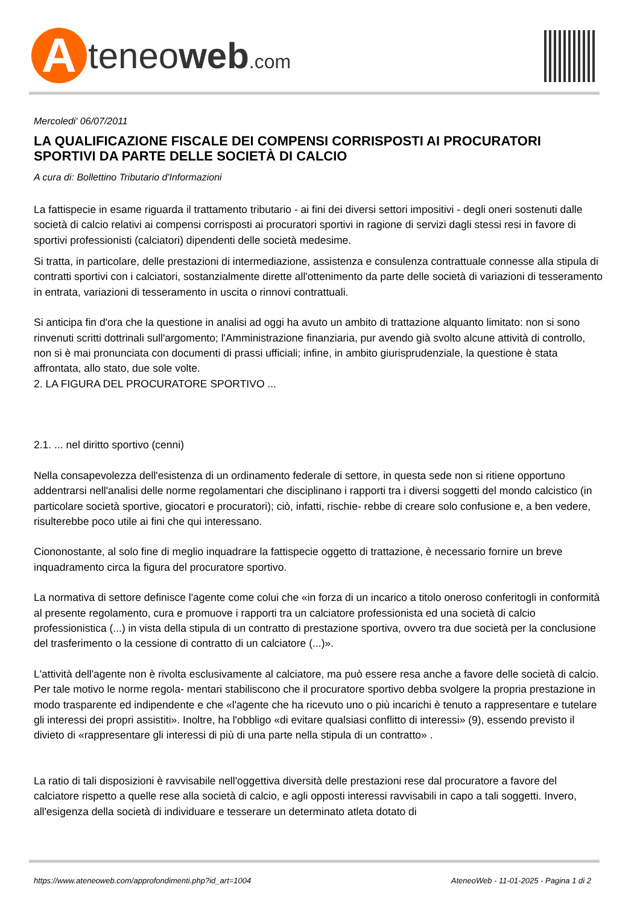Ateneoweb.com
Mercoledi' 06/07/2011
LA QUALIFICAZIONE FISCALE DEI COMPENSI CORRISPOSTI AI PROCURATORI SPORTIVI DA PARTE DELLE SOCIETÀ DI CALCIO
A cura di: Bollettino Tributario d'Informazioni
La fattispecie in esame riguarda il trattamento tributario - ai fini dei diversi settori impositivi - degli oneri sostenuti dalle società di calcio relativi ai compensi corrisposti ai procuratori sportivi in ragione di servizi dagli stessi resi in favore di sportivi professionisti (calciatori) dipendenti delle società medesime.
Si tratta, in particolare, delle prestazioni di intermediazione, assistenza e consulenza contrattuale connesse alla stipula di contratti sportivi con i calciatori, sostanzialmente dirette all'ottenimento da parte delle società di variazioni di tesseramento in entrata, variazioni di tesseramento in uscita o rinnovi contrattuali.
Si anticipa fin d'ora che la questione in analisi ad oggi ha avuto un ambito di trattazione alquanto limitato: non si sono rinvenuti scritti dottrinali sull'argomento; l'Amministrazione finanziaria, pur avendo già svolto alcune attività di controllo, non si è mai pronunciata con documenti di prassi ufficiali; infine, in ambito giurisprudenziale, la questione è stata affrontata, allo stato, due sole volte.
2. LA FIGURA DEL PROCURATORE SPORTIVO ...
2.1. ... nel diritto sportivo (cenni)
Nella consapevolezza dell'esistenza di un ordinamento federale di settore, in questa sede non si ritiene opportuno addentrarsi nell'analisi delle norme regolamentari che disciplinano i rapporti tra i diversi soggetti del mondo calcistico (in particolare società sportive, giocatori e procuratori); ciò, infatti, rischie- rebbe di creare solo confusione e, a ben vedere, risulterebbe poco utile ai fini che qui interessano.
Ciononostante, al solo fine di meglio inquadrare la fattispecie oggetto di trattazione, è necessario fornire un breve inquadramento circa la figura del procuratore sportivo.
La normativa di settore definisce l'agente come colui che «in forza di un incarico a titolo oneroso conferitogli in conformità al presente regolamento, cura e promuove i rapporti tra un calciatore professionista ed una società di calcio professionistica (...) in vista della stipula di un contratto di prestazione sportiva, ovvero tra due società per la conclusione del trasferimento o la cessione di contratto di un calciatore (...)».
L'attività dell'agente non è rivolta esclusivamente al calciatore, ma può essere resa anche a favore delle società di calcio. Per tale motivo le norme regola- mentari stabiliscono che il procuratore sportivo debba svolgere la propria prestazione in modo trasparente ed indipendente e che «l'agente che ha ricevuto uno o più incarichi è tenuto a rappresentare e tutelare gli interessi dei propri assistiti». Inoltre, ha l'obbligo «di evitare qualsiasi conflitto di interessi» (9), essendo previsto il divieto di «rappresentare gli interessi di più di una parte nella stipula di un contratto» .
La ratio di tali disposizioni è ravvisabile nell'oggettiva diversità delle prestazioni rese dal procuratore a favore del calciatore rispetto a quelle rese alla società di calcio, e agli opposti interessi ravvisabili in capo a tali soggetti. Invero, all'esigenza della società di individuare e tesserare un determinato atleta dotato di
https://www.ateneoweb.com/approfondimenti.php?id_art=1004 AteneoWeb - 11-01-2025 - Pagina 1 di 2